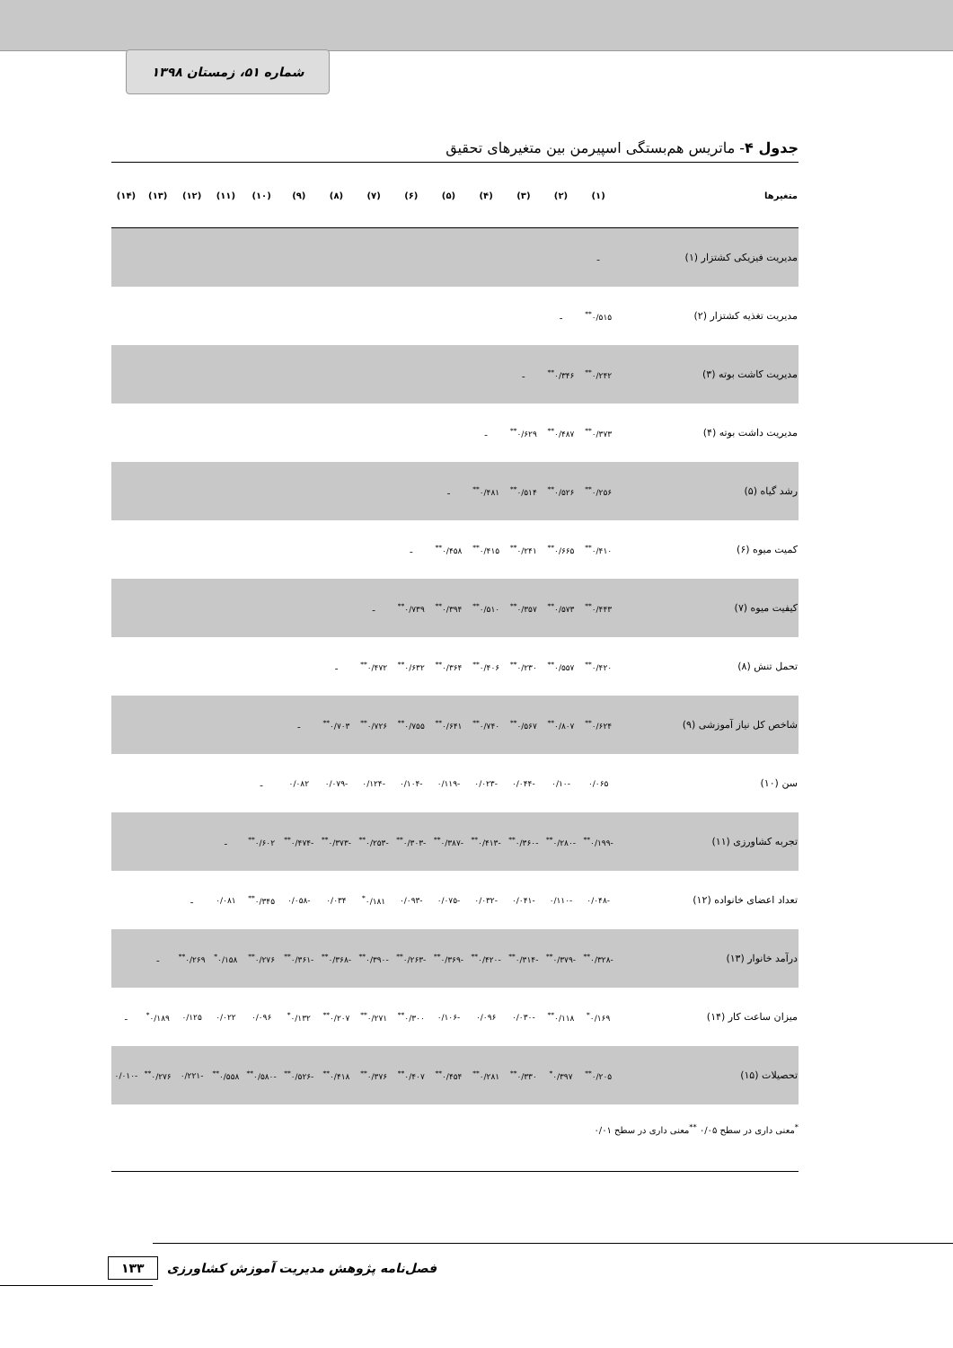شماره ۵۱، زمستان ۱۳۹۸
جدول ۴- ماتریس هم‌بستگی اسپیرمن بین متغیرهای تحقیق
| متغیرها | (۱) | (۲) | (۳) | (۴) | (۵) | (۶) | (۷) | (۸) | (۹) | (۱۰) | (۱۱) | (۱۲) | (۱۳) | (۱۴) |
| --- | --- | --- | --- | --- | --- | --- | --- | --- | --- | --- | --- | --- | --- | --- |
| مدیریت فیزیکی کشتزار (۱) | ـ | | | | | | | | | | | | | |
| مدیریت تغذیه کشتزار (۲) | ۰/۵۱۵<sup>**</sup> | ـ | | | | | | | | | | | | |
| مدیریت کاشت بوته (۳) | ۰/۲۴۲<sup>**</sup> | ۰/۳۴۶<sup>**</sup> | ـ | | | | | | | | | | | |
| مدیریت داشت بوته (۴) | ۰/۳۷۳<sup>**</sup> | ۰/۴۸۷<sup>**</sup> | ۰/۶۲۹<sup>**</sup> | ـ | | | | | | | | | | |
| رشد گیاه (۵) | ۰/۲۵۶<sup>**</sup> | ۰/۵۲۶<sup>**</sup> | ۰/۵۱۴<sup>**</sup> | ۰/۴۸۱<sup>**</sup> | ـ | | | | | | | | | |
| کمیت میوه (۶) | ۰/۴۱۰<sup>**</sup> | ۰/۶۶۵<sup>**</sup> | ۰/۲۴۱<sup>**</sup> | ۰/۴۱۵<sup>**</sup> | ۰/۴۵۸<sup>**</sup> | ـ | | | | | | | | |
| کیفیت میوه (۷) | ۰/۴۴۳<sup>**</sup> | ۰/۵۷۳<sup>**</sup> | ۰/۳۵۷<sup>**</sup> | ۰/۵۱۰<sup>**</sup> | ۰/۳۹۴<sup>**</sup> | ۰/۷۳۹<sup>**</sup> | ـ | | | | | | | |
| تحمل تنش (۸) | ۰/۴۲۰<sup>**</sup> | ۰/۵۵۷<sup>**</sup> | ۰/۲۳۰<sup>**</sup> | ۰/۴۰۶<sup>**</sup> | ۰/۳۶۴<sup>**</sup> | ۰/۶۳۲<sup>**</sup> | ۰/۴۷۲<sup>**</sup> | ـ | | | | | | |
| شاخص کل نیاز آموزشی (۹) | ۰/۶۲۴<sup>**</sup> | ۰/۸۰۷<sup>**</sup> | ۰/۵۶۷<sup>**</sup> | ۰/۷۴۰<sup>**</sup> | ۰/۶۴۱<sup>**</sup> | ۰/۷۵۵<sup>**</sup> | ۰/۷۲۶<sup>**</sup> | ۰/۷۰۳<sup>**</sup> | ـ | | | | | |
| سن (۱۰) | ۰/۰۶۵ | -۰/۱۰ | -۰/۰۴۴ | -۰/۰۲۳ | -۰/۱۱۹ | -۰/۱۰۴ | -۰/۱۲۴ | -۰/۰۷۹ | ۰/۰۸۲ | ـ | | | | |
| تجربه کشاورزی (۱۱) | -۰/۱۹۹<sup>**</sup> | -۰/۲۸۰<sup>**</sup> | -۰/۳۶۰<sup>**</sup> | -۰/۴۱۳<sup>**</sup> | -۰/۳۸۷<sup>**</sup> | -۰/۳۰۳<sup>**</sup> | -۰/۲۵۳<sup>**</sup> | -۰/۳۷۳<sup>**</sup> | -۰/۴۷۴<sup>**</sup> | ۰/۶۰۲<sup>**</sup> | ـ | | | |
| تعداد اعضای خانواده (۱۲) | -۰/۰۴۸ | -۰/۱۱۰ | -۰/۰۴۱ | -۰/۰۳۲ | -۰/۰۷۵ | -۰/۰۹۳ | ۰/۱۸۱<sup>*</sup> | ۰/۰۳۴ | -۰/۰۵۸ | ۰/۳۴۵<sup>**</sup> | ۰/۰۸۱ | ـ | | |
| درآمد خانوار (۱۳) | -۰/۳۲۸<sup>**</sup> | -۰/۳۷۹<sup>**</sup> | -۰/۳۱۴<sup>**</sup> | -۰/۴۲۰<sup>**</sup> | -۰/۳۶۹<sup>**</sup> | -۰/۲۶۳<sup>**</sup> | -۰/۳۹۰<sup>**</sup> | -۰/۳۶۸<sup>**</sup> | -۰/۳۶۱<sup>**</sup> | ۰/۲۷۶<sup>**</sup> | ۰/۱۵۸<sup>*</sup> | ۰/۲۶۹<sup>**</sup> | ـ | |
| میزان ساعت کار (۱۴) | ۰/۱۶۹<sup>*</sup> | ۰/۱۱۸<sup>**</sup> | -۰/۰۳۰ | ۰/۰۹۶ | -۰/۱۰۶ | ۰/۳۰۰<sup>**</sup> | ۰/۲۷۱<sup>**</sup> | ۰/۲۰۷<sup>**</sup> | ۰/۱۳۲<sup>*</sup> | ۰/۰۹۶ | ۰/۰۲۲ | ۰/۱۲۵ | ۰/۱۸۹<sup>*</sup> | ـ |
| تحصیلات (۱۵) | ۰/۲۰۵<sup>**</sup> | ۰/۳۹۷<sup>*</sup> | ۰/۳۳۰<sup>**</sup> | ۰/۲۸۱<sup>**</sup> | ۰/۴۵۴<sup>**</sup> | ۰/۴۰۷<sup>**</sup> | ۰/۳۷۶<sup>**</sup> | ۰/۴۱۸<sup>**</sup> | -۰/۵۲۶<sup>**</sup> | -۰/۵۸۰<sup>**</sup> | ۰/۵۵۸<sup>**</sup> | -۰/۲۲۱ | ۰/۲۷۶<sup>**</sup> | -۰/۰۱۰ |
<sup>*</sup> معنی داری در سطح ۰/۰۵ <sup>**</sup>معنی داری در سطح ۰/۰۱
فصل‌نامه پژوهش مدیریت آموزش کشاورزی ۱۳۳